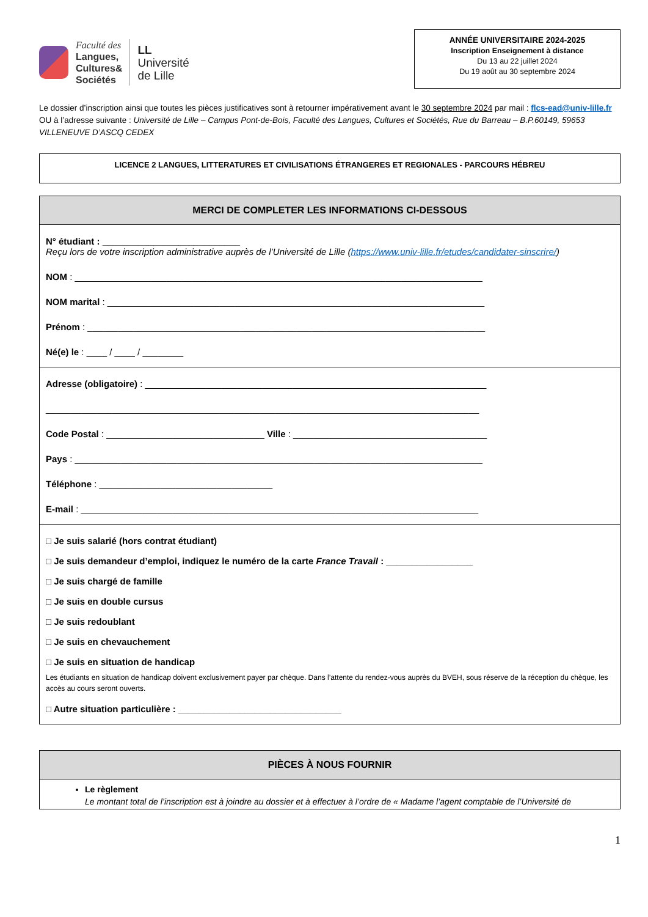Faculté des
Langues,
Cultures&
Sociétés
LL
Université
de Lille
ANNÉE UNIVERSITAIRE 2024-2025
Inscription Enseignement à distance
Du 13 au 22 juillet 2024
Du 19 août au 30 septembre 2024
Le dossier d’inscription ainsi que toutes les pièces justificatives sont à retourner impérativement avant le 30 septembre 2024 par mail : flcs-ead@univ-lille.fr OU à l’adresse suivante : Université de Lille – Campus Pont-de-Bois, Faculté des Langues, Cultures et Sociétés, Rue du Barreau – B.P.60149, 59653 VILLENEUVE D’ASCQ CEDEX
LICENCE 2 LANGUES, LITTERATURES ET CIVILISATIONS ÉTRANGERES ET REGIONALES - PARCOURS HÉBREU
MERCI DE COMPLETER LES INFORMATIONS CI-DESSOUS
N° étudiant : ___________________________
Reçu lors de votre inscription administrative auprès de l’Université de Lille (https://www.univ-lille.fr/etudes/candidater-sinscrire/)
NOM : ________________________________________________________________________________
NOM marital : __________________________________________________________________________
Prénom : ______________________________________________________________________________
Né(e) le : ____ / ____ / ________
Adresse (obligatoire) : ___________________________________________________________________
_____________________________________________________________________________________
Code Postal : _______________________________ Ville : ______________________________________
Pays : ________________________________________________________________________________
Téléphone : __________________________________
E-mail : ______________________________________________________________________________
□ Je suis salarié (hors contrat étudiant)
□ Je suis demandeur d’emploi, indiquez le numéro de la carte France Travail : _________________
□ Je suis chargé de famille
□ Je suis en double cursus
□ Je suis redoublant
□ Je suis en chevauchement
□ Je suis en situation de handicap
Les étudiants en situation de handicap doivent exclusivement payer par chèque. Dans l’attente du rendez-vous auprès du BVEH, sous réserve de la réception du chèque, les accès au cours seront ouverts.
□ Autre situation particulière : ________________________________
PIÈCES À NOUS FOURNIR
Le règlement
Le montant total de l’inscription est à joindre au dossier et à effectuer à l’ordre de « Madame l’agent comptable de l’Université de
1